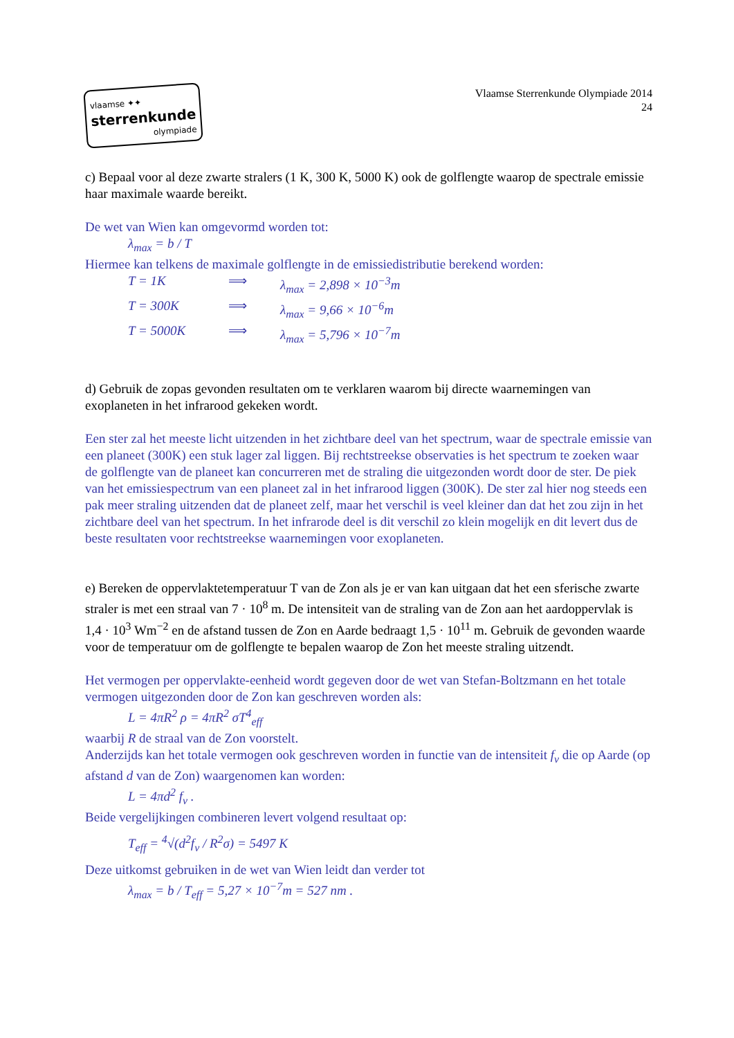vlaamse ✦✦
sterrenkunde
olympiade
Vlaamse Sterrenkunde Olympiade 2014
24
c) Bepaal voor al deze zwarte stralers (1 K, 300 K, 5000 K) ook de golflengte waarop de spectrale emissie haar maximale waarde bereikt.
De wet van Wien kan omgevormd worden tot:
λ<sub>max</sub> = b / T
Hiermee kan telkens de maximale golflengte in de emissiedistributie berekend worden:
T = 1K ⟹ λ<sub>max</sub> = 2,898 × 10<sup>−3</sup>m
T = 300K ⟹ λ<sub>max</sub> = 9,66 × 10<sup>−6</sup>m
T = 5000K ⟹ λ<sub>max</sub> = 5,796 × 10<sup>−7</sup>m
d) Gebruik de zopas gevonden resultaten om te verklaren waarom bij directe waarnemingen van exoplaneten in het infrarood gekeken wordt.
Een ster zal het meeste licht uitzenden in het zichtbare deel van het spectrum, waar de spectrale emissie van een planeet (300K) een stuk lager zal liggen. Bij rechtstreekse observaties is het spectrum te zoeken waar de golflengte van de planeet kan concurreren met de straling die uitgezonden wordt door de ster. De piek van het emissiespectrum van een planeet zal in het infrarood liggen (300K). De ster zal hier nog steeds een pak meer straling uitzenden dat de planeet zelf, maar het verschil is veel kleiner dan dat het zou zijn in het zichtbare deel van het spectrum. In het infrarode deel is dit verschil zo klein mogelijk en dit levert dus de beste resultaten voor rechtstreekse waarnemingen voor exoplaneten.
e) Bereken de oppervlaktetemperatuur T van de Zon als je er van kan uitgaan dat het een sferische zwarte straler is met een straal van 7 · 10<sup>8</sup> m. De intensiteit van de straling van de Zon aan het aardoppervlak is 1,4 · 10<sup>3</sup> Wm<sup>−2</sup> en de afstand tussen de Zon en Aarde bedraagt 1,5 · 10<sup>11</sup> m. Gebruik de gevonden waarde voor de temperatuur om de golflengte te bepalen waarop de Zon het meeste straling uitzendt.
Het vermogen per oppervlakte-eenheid wordt gegeven door de wet van Stefan-Boltzmann en het totale vermogen uitgezonden door de Zon kan geschreven worden als:
L = 4πR<sup>2</sup> ρ = 4πR<sup>2</sup> σT<sup>4</sup><sub>eff</sub>
waarbij R de straal van de Zon voorstelt.
Anderzijds kan het totale vermogen ook geschreven worden in functie van de intensiteit f<sub>ν</sub> die op Aarde (op afstand d van de Zon) waargenomen kan worden:
L = 4πd<sup>2</sup> f<sub>ν</sub> .
Beide vergelijkingen combineren levert volgend resultaat op:
T<sub>eff</sub> = <sup>4</sup>√(d<sup>2</sup>f<sub>ν</sub> / R<sup>2</sup>σ) = 5497 K
Deze uitkomst gebruiken in de wet van Wien leidt dan verder tot
λ<sub>max</sub> = b / T<sub>eff</sub> = 5,27 × 10<sup>−7</sup>m = 527 nm .